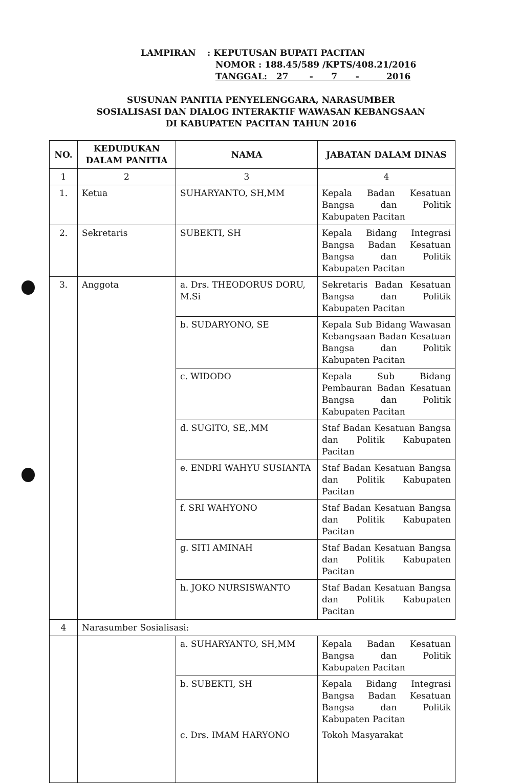| LAMPIRAN | : KEPUTUSAN BUPATI PACITAN |
| | NOMOR : 188.45/589 /KPTS/408.21/2016 |
| | TANGGAL: 27 - 7 - 2016 |
SUSUNAN PANITIA PENYELENGGARA, NARASUMBER
SOSIALISASI DAN DIALOG INTERAKTIF WAWASAN KEBANGSAAN
DI KABUPATEN PACITAN TAHUN 2016
| NO. | KEDUDUKAN DALAM PANITIA | NAMA | JABATAN DALAM DINAS |
| --- | --- | --- | --- |
| 1 | 2 | 3 | 4 |
| 1. | Ketua | SUHARYANTO, SH,MM | Kepala Badan Kesatuan Bangsa dan Politik Kabupaten Pacitan |
| 2. | Sekretaris | SUBEKTI, SH | Kepala Bidang Integrasi Bangsa Badan Kesatuan Bangsa dan Politik Kabupaten Pacitan |
| 3. | Anggota | a. Drs. THEODORUS DORU, M.Si | Sekretaris Badan Kesatuan Bangsa dan Politik Kabupaten Pacitan |
| | | b. SUDARYONO, SE | Kepala Sub Bidang Wawasan Kebangsaan Badan Kesatuan Bangsa dan Politik Kabupaten Pacitan |
| | | c. WIDODO | Kepala Sub Bidang Pembauran Badan Kesatuan Bangsa dan Politik Kabupaten Pacitan |
| | | d. SUGITO, SE,.MM | Staf Badan Kesatuan Bangsa dan Politik Kabupaten Pacitan |
| | | e. ENDRI WAHYU SUSIANTA | Staf Badan Kesatuan Bangsa dan Politik Kabupaten Pacitan |
| | | f. SRI WAHYONO | Staf Badan Kesatuan Bangsa dan Politik Kabupaten Pacitan |
| | | g. SITI AMINAH | Staf Badan Kesatuan Bangsa dan Politik Kabupaten Pacitan |
| | | h. JOKO NURSISWANTO | Staf Badan Kesatuan Bangsa dan Politik Kabupaten Pacitan |
| 4 | Narasumber Sosialisasi: | | |
| | | a. SUHARYANTO, SH,MM | Kepala Badan Kesatuan Bangsa dan Politik Kabupaten Pacitan |
| | | b. SUBEKTI, SH | Kepala Bidang Integrasi Bangsa Badan Kesatuan Bangsa dan Politik Kabupaten Pacitan |
| | | c. Drs. IMAM HARYONO | Tokoh Masyarakat |